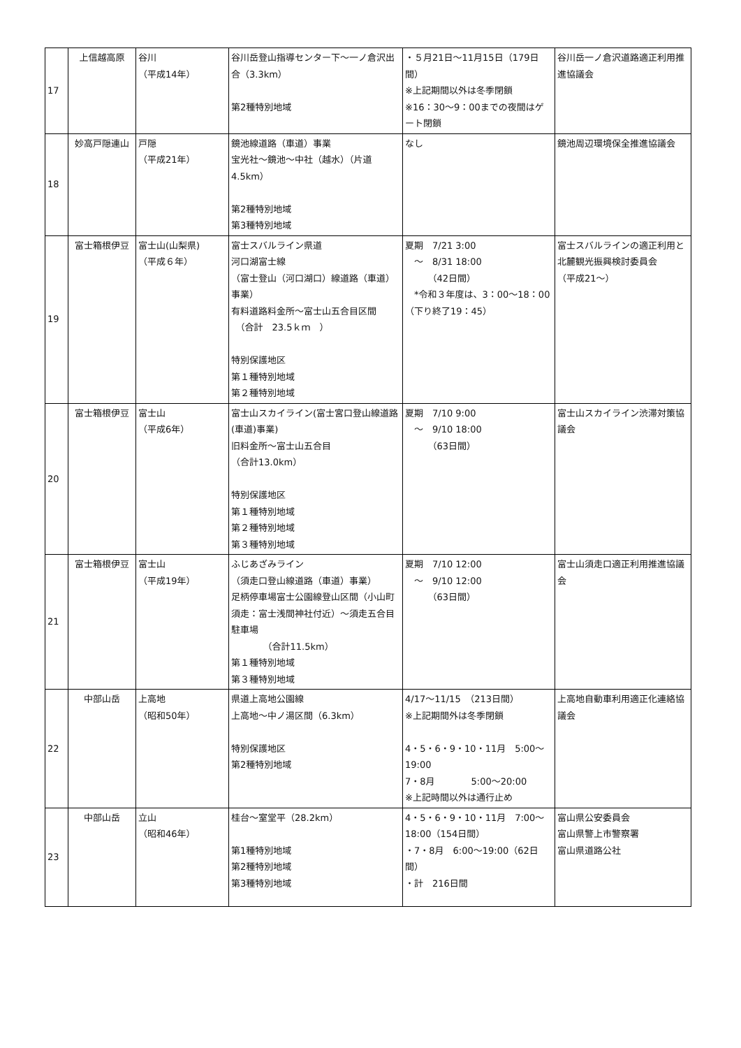| 17 | 上信越高原 | 谷川 （平成14年） | 谷川岳登山指導センター下～一ノ倉沢出合（3.3km） 第2種特別地域 | ・５月21日～11月15日（179日間） ※上記期間以外は冬季閉鎖 ※16：30～9：00までの夜間はゲート閉鎖 | 谷川岳一ノ倉沢道路適正利用推進協議会 |
| 18 | 妙高戸隠連山 | 戸隠 （平成21年） | 鏡池線道路（車道）事業 宝光社～鏡池～中社（越水）（片道4.5km） 第2種特別地域 第3種特別地域 | なし | 鏡池周辺環境保全推進協議会 |
| 19 | 富士箱根伊豆 | 富士山(山梨県) （平成６年） | 富士スバルライン県道 河口湖富士線 （富士登山（河口湖口）線道路（車道）事業） 有料道路料金所～富士山五合目区間 （合計 23.5ｋｍ ） 特別保護地区 第１種特別地域 第２種特別地域 | 夏期 7/21 3:00 ～ 8/31 18:00 （42日間） *令和３年度は、3：00～18：00（下り終了19：45） | 富士スバルラインの適正利用と北麓観光振興検討委員会 （平成21～） |
| 20 | 富士箱根伊豆 | 富士山 （平成6年） | 富士山スカイライン(富士宮口登山線道路(車道)事業) 旧料金所～富士山五合目 （合計13.0km） 特別保護地区 第１種特別地域 第２種特別地域 第３種特別地域 | 夏期 7/10 9:00 ～ 9/10 18:00 （63日間） | 富士山スカイライン渋滞対策協議会 |
| 21 | 富士箱根伊豆 | 富士山 （平成19年） | ふじあざみライン （須走口登山線道路（車道）事業） 足柄停車場富士公園線登山区間（小山町須走：富士浅間神社付近）～須走五合目駐車場 （合計11.5km） 第１種特別地域 第３種特別地域 | 夏期 7/10 12:00 ～ 9/10 12:00 （63日間） | 富士山須走口適正利用推進協議会 |
| 22 | 中部山岳 | 上高地 （昭和50年） | 県道上高地公園線 上高地～中ノ湯区間（6.3km） 特別保護地区 第2種特別地域 | 4/17～11/15 （213日間） ※上記期間外は冬季閉鎖 4・5・6・9・10・11月 5:00～19:00 7・8月 5:00～20:00 ※上記時間以外は通行止め | 上高地自動車利用適正化連絡協議会 |
| 23 | 中部山岳 | 立山 （昭和46年） | 桂台～室堂平（28.2km） 第1種特別地域 第2種特別地域 第3種特別地域 | 4・5・6・9・10・11月 7:00～18:00（154日間） ・7・8月 6:00～19:00（62日間） ・計 216日間 | 富山県公安委員会 富山県警上市警察署 富山県道路公社 |